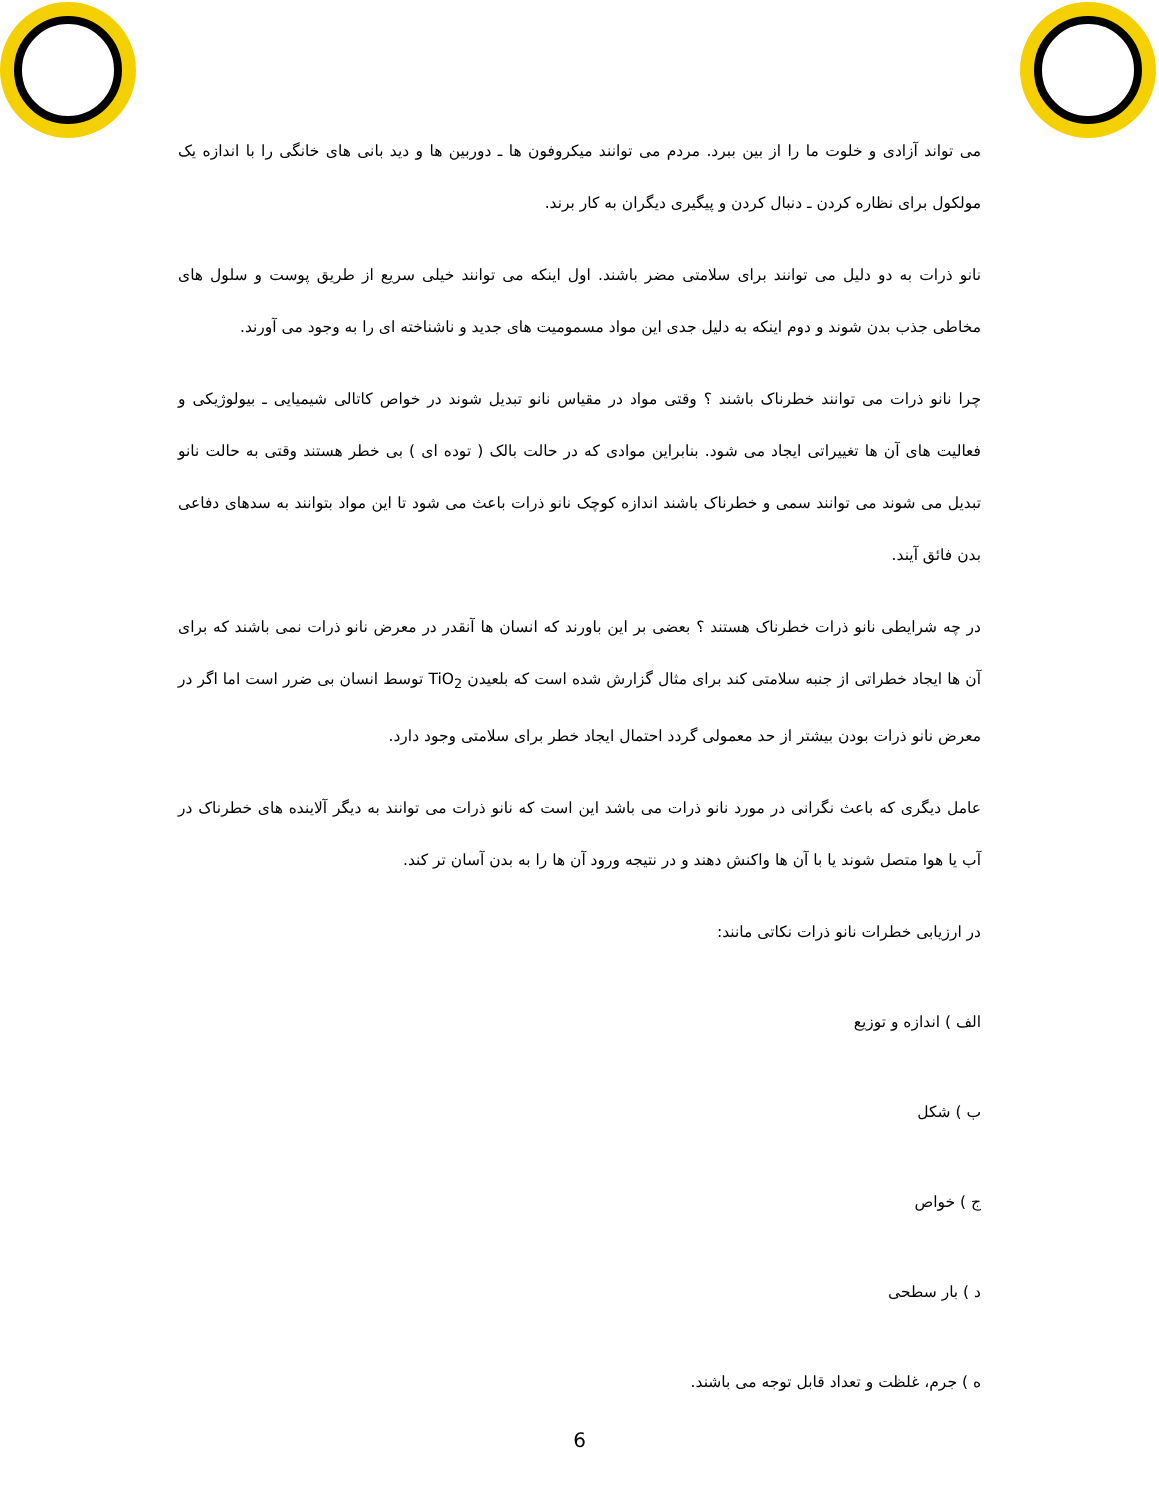می تواند آزادی و خلوت ما را از بین ببرد. مردم می توانند میکروفون ها ـ دوربین ها و دید بانی های خانگی را با اندازه یک مولکول برای نظاره کردن ـ دنبال کردن و پیگیری دیگران به کار برند.
نانو ذرات به دو دلیل می توانند برای سلامتی مضر باشند. اول اینکه می توانند خیلی سریع از طریق پوست و سلول های مخاطی جذب بدن شوند و دوم اینکه به دلیل جدی این مواد مسمومیت های جدید و ناشناخته ای را به وجود می آورند.
چرا نانو ذرات می توانند خطرناک باشند ؟ وقتی مواد در مقیاس نانو تبدیل شوند در خواص کاتالی شیمیایی ـ بیولوژیکی و فعالیت های آن ها تغییراتی ایجاد می شود. بنابراین موادی که در حالت بالک ( توده ای ) بی خطر هستند وقتی به حالت نانو تبدیل می شوند می توانند سمی و خطرناک باشند اندازه کوچک نانو ذرات باعث می شود تا این مواد بتوانند به سدهای دفاعی بدن فائق آیند.
در چه شرایطی نانو ذرات خطرناک هستند ؟ بعضی بر این باورند که انسان ها آنقدر در معرض نانو ذرات نمی باشند که برای آن ها ایجاد خطراتی از جنبه سلامتی کند برای مثال گزارش شده است که بلعیدن TiO<sub>2</sub> توسط انسان بی ضرر است اما اگر در معرض نانو ذرات بودن بیشتر از حد معمولی گردد احتمال ایجاد خطر برای سلامتی وجود دارد.
عامل دیگری که باعث نگرانی در مورد نانو ذرات می باشد این است که نانو ذرات می توانند به دیگر آلاینده های خطرناک در آب یا هوا متصل شوند یا با آن ها واکنش دهند و در نتیجه ورود آن ها را به بدن آسان تر کند.
در ارزیابی خطرات نانو ذرات نکاتی مانند:
الف ) اندازه و توزیع
ب ) شکل
ج ) خواص
د ) بار سطحی
ه ) جرم، غلظت و تعداد قابل توجه می باشند.
6